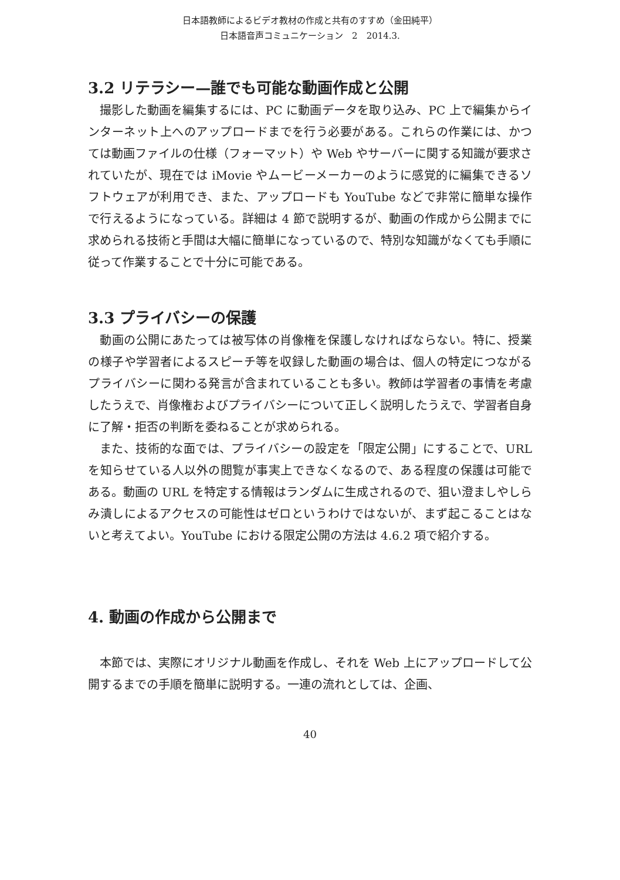日本語教師によるビデオ教材の作成と共有のすすめ（金田純平）
日本語音声コミュニケーション　2　2014.3.
3.2 リテラシー—誰でも可能な動画作成と公開
撮影した動画を編集するには、PC に動画データを取り込み、PC 上で編集からインターネット上へのアップロードまでを行う必要がある。これらの作業には、かつては動画ファイルの仕様（フォーマット）や Web やサーバーに関する知識が要求されていたが、現在では iMovie やムービーメーカーのように感覚的に編集できるソフトウェアが利用でき、また、アップロードも YouTube などで非常に簡単な操作で行えるようになっている。詳細は 4 節で説明するが、動画の作成から公開までに求められる技術と手間は大幅に簡単になっているので、特別な知識がなくても手順に従って作業することで十分に可能である。
3.3 プライバシーの保護
動画の公開にあたっては被写体の肖像権を保護しなければならない。特に、授業の様子や学習者によるスピーチ等を収録した動画の場合は、個人の特定につながるプライバシーに関わる発言が含まれていることも多い。教師は学習者の事情を考慮したうえで、肖像権およびプライバシーについて正しく説明したうえで、学習者自身に了解・拒否の判断を委ねることが求められる。
また、技術的な面では、プライバシーの設定を「限定公開」にすることで、URL を知らせている人以外の閲覧が事実上できなくなるので、ある程度の保護は可能である。動画の URL を特定する情報はランダムに生成されるので、狙い澄ましやしらみ潰しによるアクセスの可能性はゼロというわけではないが、まず起こることはないと考えてよい。YouTube における限定公開の方法は 4.6.2 項で紹介する。
4. 動画の作成から公開まで
本節では、実際にオリジナル動画を作成し、それを Web 上にアップロードして公開するまでの手順を簡単に説明する。一連の流れとしては、企画、
40